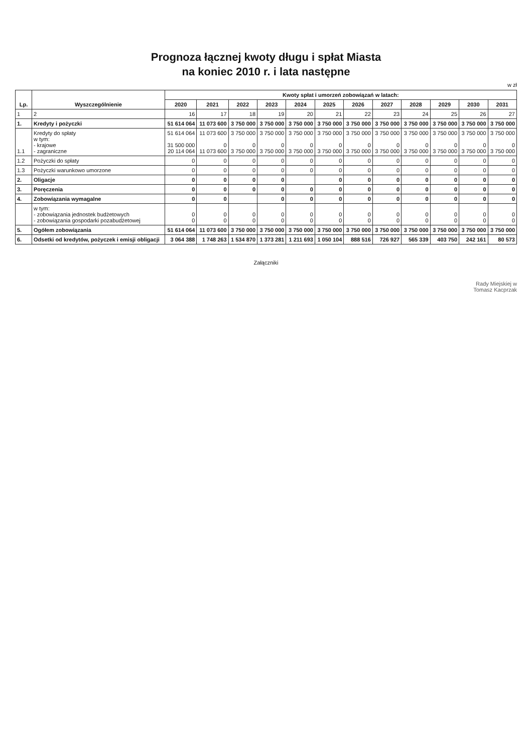Prognoza łącznej kwoty długu i spłat Miasta
na koniec 2010 r. i lata następne
w zł
| Lp. | Wyszczególnienie | Kwoty spłat i umorzeń zobowiązań w latach: | | | | | | | | | | | |
| --- | --- | --- | --- | --- | --- | --- | --- | --- | --- | --- | --- | --- | --- |
| | | 2020 | 2021 | 2022 | 2023 | 2024 | 2025 | 2026 | 2027 | 2028 | 2029 | 2030 | 2031 |
| 1 | 2 | 16 | 17 | 18 | 19 | 20 | 21 | 22 | 23 | 24 | 25 | 26 | 27 |
| 1. | Kredyty i pożyczki | 51 614 064 | 11 073 600 | 3 750 000 | 3 750 000 | 3 750 000 | 3 750 000 | 3 750 000 | 3 750 000 | 3 750 000 | 3 750 000 | 3 750 000 | 3 750 000 |
| 1.1 | Kredyty do spłaty w tym: - krajowe - zagraniczne | 51 614 064 31 500 000 20 114 064 | 11 073 600 0 11 073 600 | 3 750 000 0 3 750 000 | 3 750 000 0 3 750 000 | 3 750 000 0 3 750 000 | 3 750 000 0 3 750 000 | 3 750 000 0 3 750 000 | 3 750 000 0 3 750 000 | 3 750 000 0 3 750 000 | 3 750 000 0 3 750 000 | 3 750 000 0 3 750 000 | 3 750 000 0 3 750 000 |
| 1.2 | Pożyczki do spłaty | 0 | 0 | 0 | 0 | 0 | 0 | 0 | 0 | 0 | 0 | 0 | 0 |
| 1.3 | Pożyczki warunkowo umorzone | 0 | 0 | 0 | 0 | 0 | 0 | 0 | 0 | 0 | 0 | 0 | 0 |
| 2. | Oligacje | 0 | 0 | 0 | 0 | | 0 | 0 | 0 | 0 | 0 | 0 | 0 |
| 3. | Poręczenia | 0 | 0 | 0 | 0 | 0 | 0 | 0 | 0 | 0 | 0 | 0 | 0 |
| 4. | Zobowiązania wymagalne | 0 | 0 | | 0 | 0 | 0 | 0 | 0 | 0 | 0 | 0 | 0 |
| | w tym: - zobowiązania jednostek budżetowych - zobowiązania gospodarki pozabudżetowej | 0 0 | 0 0 | 0 0 | 0 0 | 0 0 | 0 0 | 0 0 | 0 0 | 0 0 | 0 0 | 0 0 | 0 0 |
| 5. | Ogółem zobowiązania | 51 614 064 | 11 073 600 | 3 750 000 | 3 750 000 | 3 750 000 | 3 750 000 | 3 750 000 | 3 750 000 | 3 750 000 | 3 750 000 | 3 750 000 | 3 750 000 |
| 6. | Odsetki od kredytów, pożyczek i emisji obligacji | 3 064 388 | 1 748 263 | 1 534 870 | 1 373 281 | 1 211 693 | 1 050 104 | 888 516 | 726 927 | 565 339 | 403 750 | 242 161 | 80 573 |
Załączniki
Rady Miejskiej w
Tomasz Kacprzak